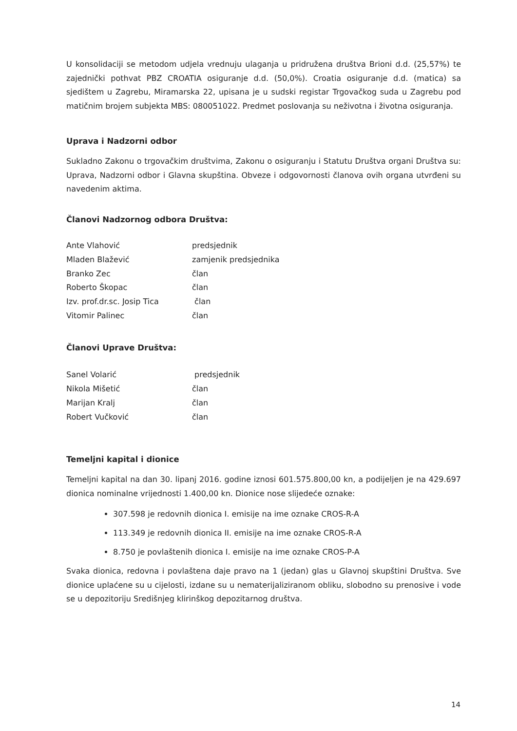U konsolidaciji se metodom udjela vrednuju ulaganja u pridružena društva Brioni d.d. (25,57%) te zajednički pothvat PBZ CROATIA osiguranje d.d. (50,0%). Croatia osiguranje d.d. (matica) sa sjedištem u Zagrebu, Miramarska 22, upisana je u sudski registar Trgovačkog suda u Zagrebu pod matičnim brojem subjekta MBS: 080051022. Predmet poslovanja su neživotna i životna osiguranja.
Uprava i Nadzorni odbor
Sukladno Zakonu o trgovačkim društvima, Zakonu o osiguranju i Statutu Društva organi Društva su: Uprava, Nadzorni odbor i Glavna skupština. Obveze i odgovornosti članova ovih organa utvrđeni su navedenim aktima.
Članovi Nadzornog odbora Društva:
| Ante Vlahović | predsjednik |
| Mladen Blažević | zamjenik predsjednika |
| Branko Zec | član |
| Roberto Škopac | član |
| Izv. prof.dr.sc. Josip Tica | član |
| Vitomir Palinec | član |
Članovi Uprave Društva:
| Sanel Volarić | predsjednik |
| Nikola Mišetić | član |
| Marijan Kralj | član |
| Robert Vučković | član |
Temeljni kapital i dionice
Temeljni kapital na dan 30. lipanj 2016. godine iznosi 601.575.800,00 kn, a podijeljen je na 429.697 dionica nominalne vrijednosti 1.400,00 kn. Dionice nose slijedeće oznake:
307.598 je redovnih dionica I. emisije na ime oznake CROS-R-A
113.349 je redovnih dionica II. emisije na ime oznake CROS-R-A
8.750 je povlaštenih dionica I. emisije na ime oznake CROS-P-A
Svaka dionica, redovna i povlaštena daje pravo na 1 (jedan) glas u Glavnoj skupštini Društva. Sve dionice uplaćene su u cijelosti, izdane su u nematerijaliziranom obliku, slobodno su prenosive i vode se u depozitoriju Središnjeg klirinškog depozitarnog društva.
14